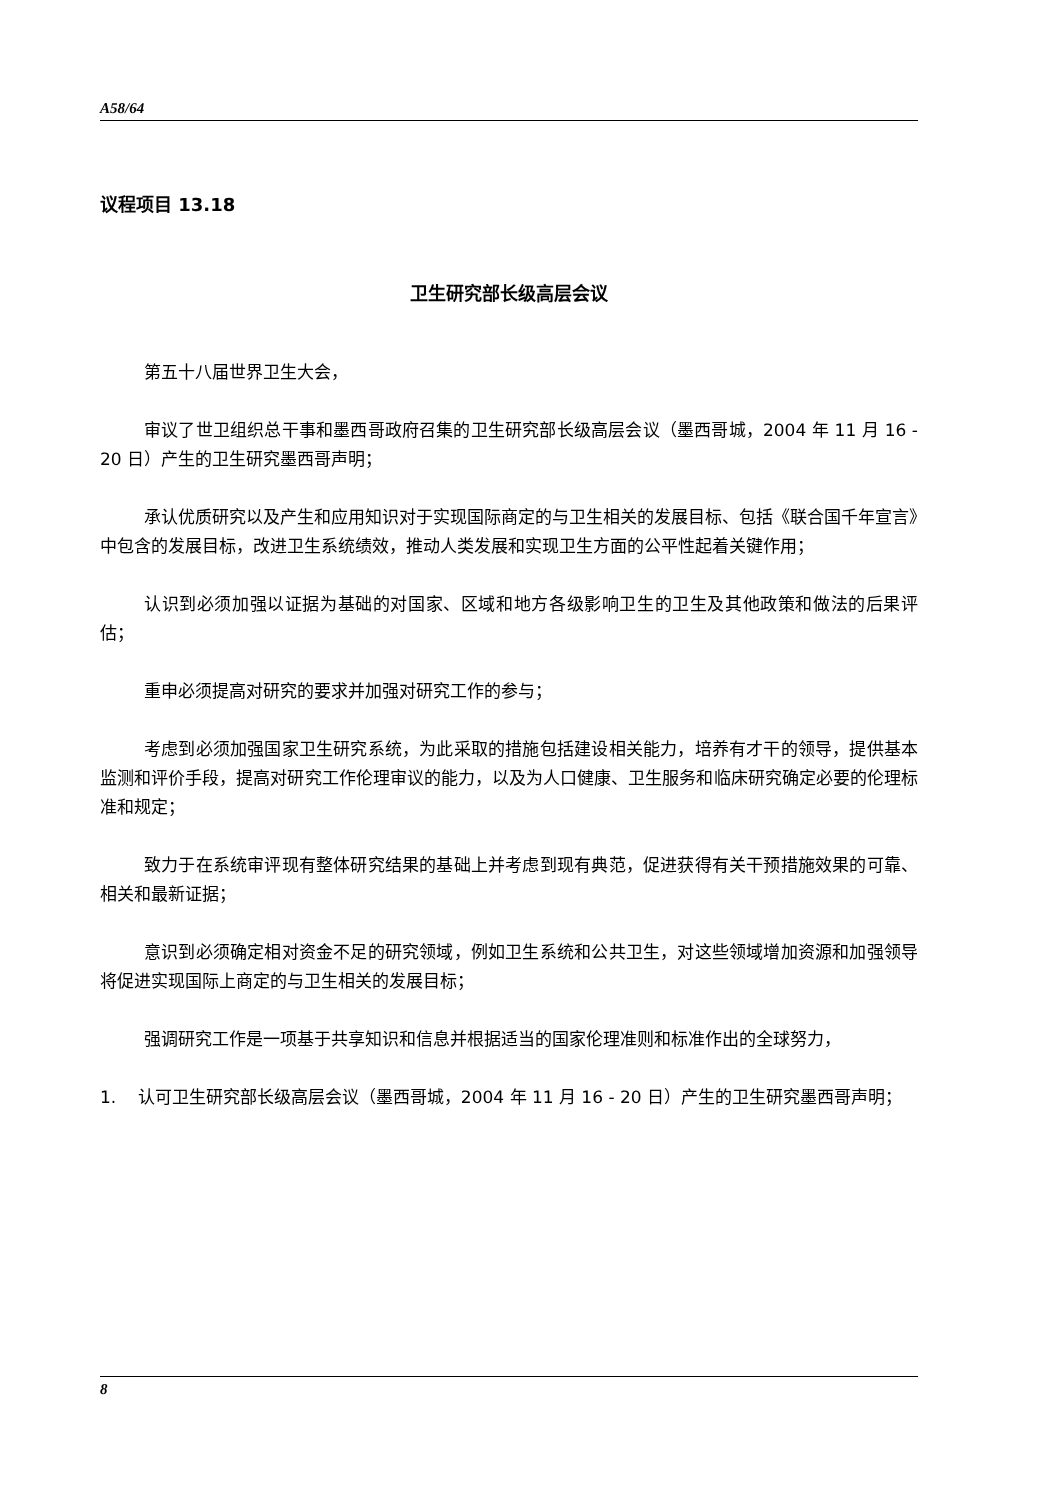A58/64
议程项目 13.18
卫生研究部长级高层会议
第五十八届世界卫生大会，
审议了世卫组织总干事和墨西哥政府召集的卫生研究部长级高层会议（墨西哥城，2004 年 11 月 16 - 20 日）产生的卫生研究墨西哥声明；
承认优质研究以及产生和应用知识对于实现国际商定的与卫生相关的发展目标、包括《联合国千年宣言》中包含的发展目标，改进卫生系统绩效，推动人类发展和实现卫生方面的公平性起着关键作用；
认识到必须加强以证据为基础的对国家、区域和地方各级影响卫生的卫生及其他政策和做法的后果评估；
重申必须提高对研究的要求并加强对研究工作的参与；
考虑到必须加强国家卫生研究系统，为此采取的措施包括建设相关能力，培养有才干的领导，提供基本监测和评价手段，提高对研究工作伦理审议的能力，以及为人口健康、卫生服务和临床研究确定必要的伦理标准和规定；
致力于在系统审评现有整体研究结果的基础上并考虑到现有典范，促进获得有关干预措施效果的可靠、相关和最新证据；
意识到必须确定相对资金不足的研究领域，例如卫生系统和公共卫生，对这些领域增加资源和加强领导将促进实现国际上商定的与卫生相关的发展目标；
强调研究工作是一项基于共享知识和信息并根据适当的国家伦理准则和标准作出的全球努力，
1. 认可卫生研究部长级高层会议（墨西哥城，2004 年 11 月 16 - 20 日）产生的卫生研究墨西哥声明；
8